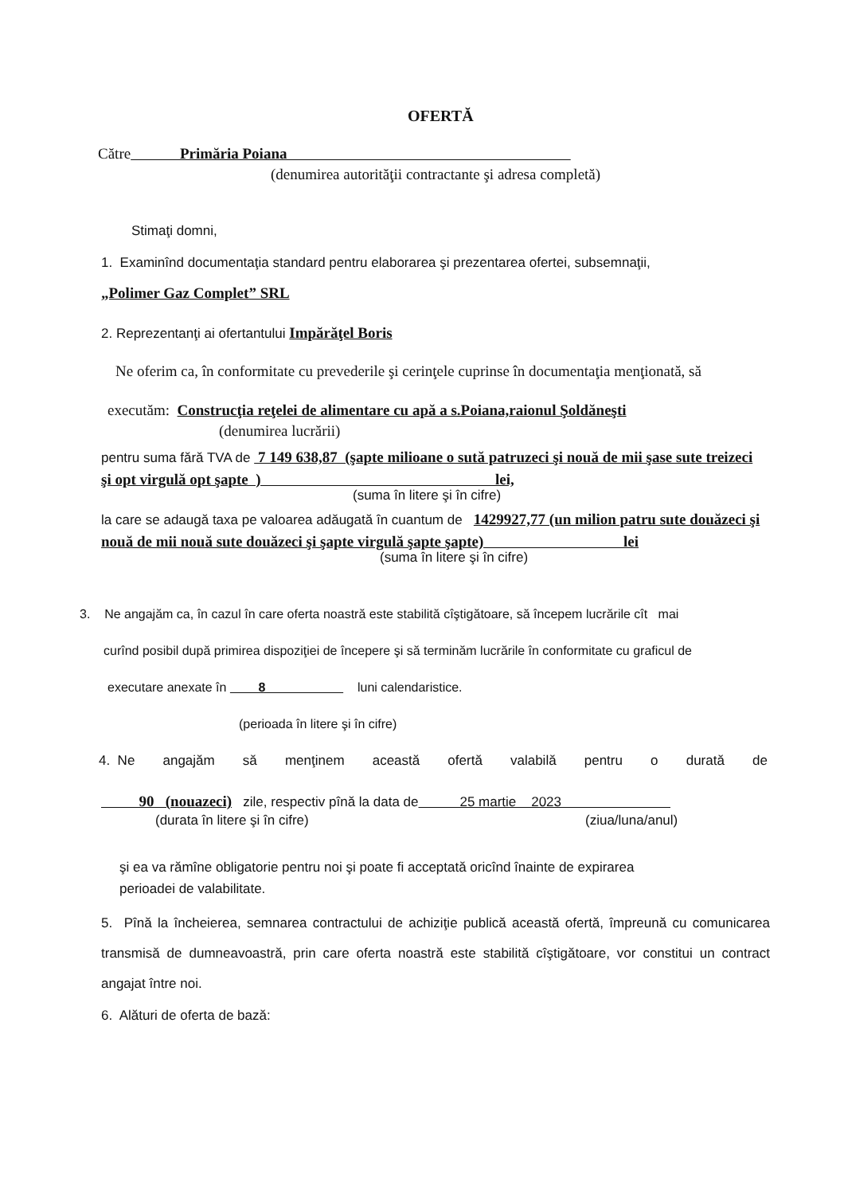OFERTĂ
Către Primăria Poiana
(denumirea autorităţii contractante şi adresa completă)
Stimaţi domni,
1. Examinînd documentaţia standard pentru elaborarea şi prezentarea ofertei, subsemnaţii,
„Polimer Gaz Complet” SRL
2. Reprezentanţi ai ofertantului Impărăţel Boris
Ne oferim ca, în conformitate cu prevederile şi cerinţele cuprinse în documentaţia menţionată, să
executăm: Construcţia reţelei de alimentare cu apă a s.Poiana,raionul Şoldăneşti
(denumirea lucrării)
pentru suma fără TVA de 7 149 638,87 (şapte milioane o sută patruzeci şi nouă de mii şase sute treizeci şi opt virgulă opt şapte ) lei,
(suma în litere şi în cifre)
la care se adaugă taxa pe valoarea adăugată în cuantum de 1429927,77 (un milion patru sute douăzeci şi nouă de mii nouă sute douăzeci şi şapte virgulă şapte şapte) lei
(suma în litere şi în cifre)
3. Ne angajăm ca, în cazul în care oferta noastră este stabilită cîştigătoare, să începem lucrările cît mai
curînd posibil după primirea dispoziţiei de începere şi să terminăm lucrările în conformitate cu graficul de
executare anexate în 8 luni calendaristice.
(perioada în litere şi în cifre)
4. Ne angajăm să menţinem această ofertă valabilă pentru o durată de
90 (nouazeci) zile, respectiv pînă la data de 25 martie 2023
(durata în litere şi în cifre) (ziua/luna/anul)
şi ea va rămîne obligatorie pentru noi şi poate fi acceptată oricînd înainte de expirarea
perioadei de valabilitate.
5. Pînă la încheierea, semnarea contractului de achiziţie publică această ofertă, împreună cu comunicarea transmisă de dumneavoastră, prin care oferta noastră este stabilită cîştigătoare, vor constitui un contract angajat între noi.
6. Alături de oferta de bază: